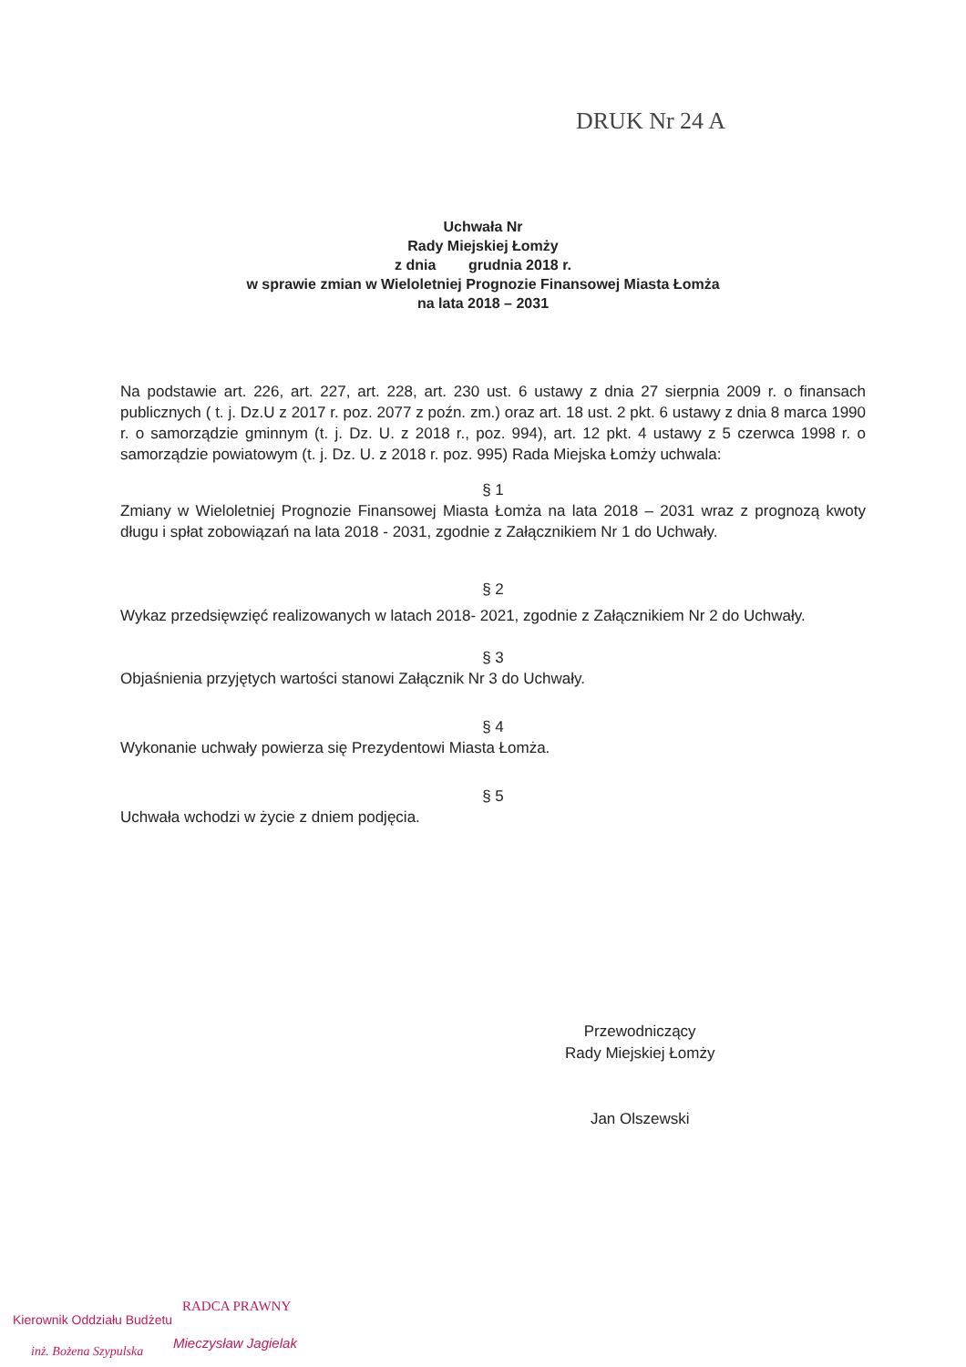DRUK Nr 24 A
Uchwała Nr
Rady Miejskiej Łomży
z dnia grudnia 2018 r.
w sprawie zmian w Wieloletniej Prognozie Finansowej Miasta Łomża
na lata 2018 – 2031
Na podstawie art. 226, art. 227, art. 228, art. 230 ust. 6 ustawy z dnia 27 sierpnia 2009 r. o finansach publicznych ( t. j. Dz.U z 2017 r. poz. 2077 z poźn. zm.) oraz art. 18 ust. 2 pkt. 6 ustawy z dnia 8 marca 1990 r. o samorządzie gminnym (t. j. Dz. U. z 2018 r., poz. 994), art. 12 pkt. 4 ustawy z 5 czerwca 1998 r. o samorządzie powiatowym (t. j. Dz. U. z 2018 r. poz. 995) Rada Miejska Łomży uchwala:
§ 1
Zmiany w Wieloletniej Prognozie Finansowej Miasta Łomża na lata 2018 – 2031 wraz z prognozą kwoty długu i spłat zobowiązań na lata 2018 - 2031, zgodnie z Załącznikiem Nr 1 do Uchwały.
§ 2
Wykaz przedsięwzięć realizowanych w latach 2018- 2021, zgodnie z Załącznikiem Nr 2 do Uchwały.
§ 3
Objaśnienia przyjętych wartości stanowi Załącznik Nr 3 do Uchwały.
§ 4
Wykonanie uchwały powierza się Prezydentowi Miasta Łomża.
§ 5
Uchwała wchodzi w życie z dniem podjęcia.
Przewodniczący
Rady Miejskiej Łomży
Jan Olszewski
Kierownik Oddziału Budżetu
RADCA PRAWNY
inż. Bożena Szypulska
Mieczysław Jagielak